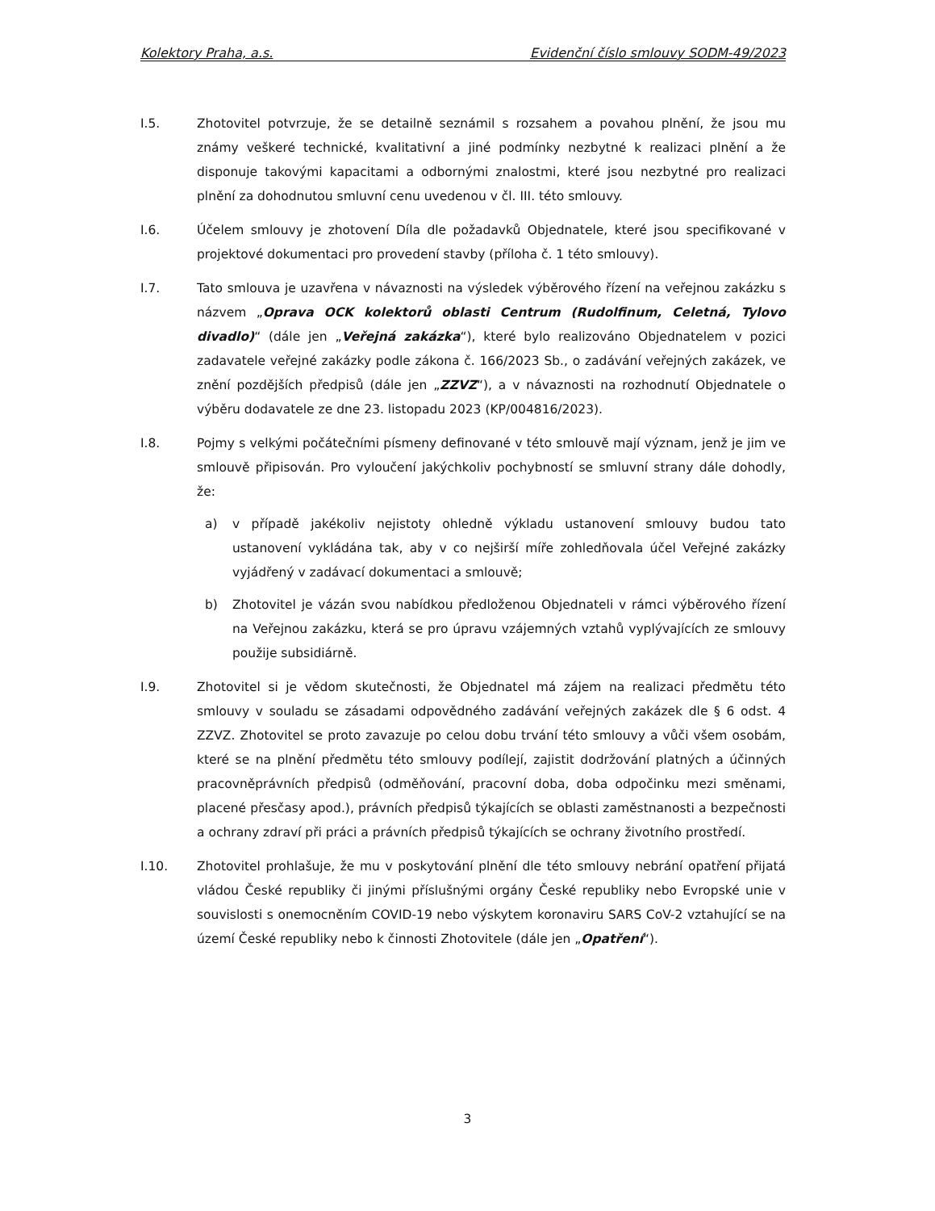Kolektory Praha, a.s. Evidenční číslo smlouvy SODM-49/2023
I.5. Zhotovitel potvrzuje, že se detailně seznámil s rozsahem a povahou plnění, že jsou mu známy veškeré technické, kvalitativní a jiné podmínky nezbytné k realizaci plnění a že disponuje takovými kapacitami a odbornými znalostmi, které jsou nezbytné pro realizaci plnění za dohodnutou smluvní cenu uvedenou v čl. III. této smlouvy.
I.6. Účelem smlouvy je zhotovení Díla dle požadavků Objednatele, které jsou specifikované v projektové dokumentaci pro provedení stavby (příloha č. 1 této smlouvy).
I.7. Tato smlouva je uzavřena v návaznosti na výsledek výběrového řízení na veřejnou zakázku s názvem „Oprava OCK kolektorů oblasti Centrum (Rudolfinum, Celetná, Tylovo divadlo)“ (dále jen „Veřejná zakázka“), které bylo realizováno Objednatelem v pozici zadavatele veřejné zakázky podle zákona č. 166/2023 Sb., o zadávání veřejných zakázek, ve znění pozdějších předpisů (dále jen „ZZVZ“), a v návaznosti na rozhodnutí Objednatele o výběru dodavatele ze dne 23. listopadu 2023 (KP/004816/2023).
I.8. Pojmy s velkými počátečními písmeny definované v této smlouvě mají význam, jenž je jim ve smlouvě připisován. Pro vyloučení jakýchkoliv pochybností se smluvní strany dále dohodly, že:
a) v případě jakékoliv nejistoty ohledně výkladu ustanovení smlouvy budou tato ustanovení vykládána tak, aby v co nejširší míře zohledňovala účel Veřejné zakázky vyjádřený v zadávací dokumentaci a smlouvě;
b) Zhotovitel je vázán svou nabídkou předloženou Objednateli v rámci výběrového řízení na Veřejnou zakázku, která se pro úpravu vzájemných vztahů vyplývajících ze smlouvy použije subsidiárně.
I.9. Zhotovitel si je vědom skutečnosti, že Objednatel má zájem na realizaci předmětu této smlouvy v souladu se zásadami odpovědného zadávání veřejných zakázek dle § 6 odst. 4 ZZVZ. Zhotovitel se proto zavazuje po celou dobu trvání této smlouvy a vůči všem osobám, které se na plnění předmětu této smlouvy podílejí, zajistit dodržování platných a účinných pracovněprávních předpisů (odměňování, pracovní doba, doba odpočinku mezi směnami, placené přesčasy apod.), právních předpisů týkajících se oblasti zaměstnanosti a bezpečnosti a ochrany zdraví při práci a právních předpisů týkajících se ochrany životního prostředí.
I.10. Zhotovitel prohlašuje, že mu v poskytování plnění dle této smlouvy nebrání opatření přijatá vládou České republiky či jinými příslušnými orgány České republiky nebo Evropské unie v souvislosti s onemocněním COVID-19 nebo výskytem koronaviru SARS CoV-2 vztahující se na území České republiky nebo k činnosti Zhotovitele (dále jen „Opatření“).
3